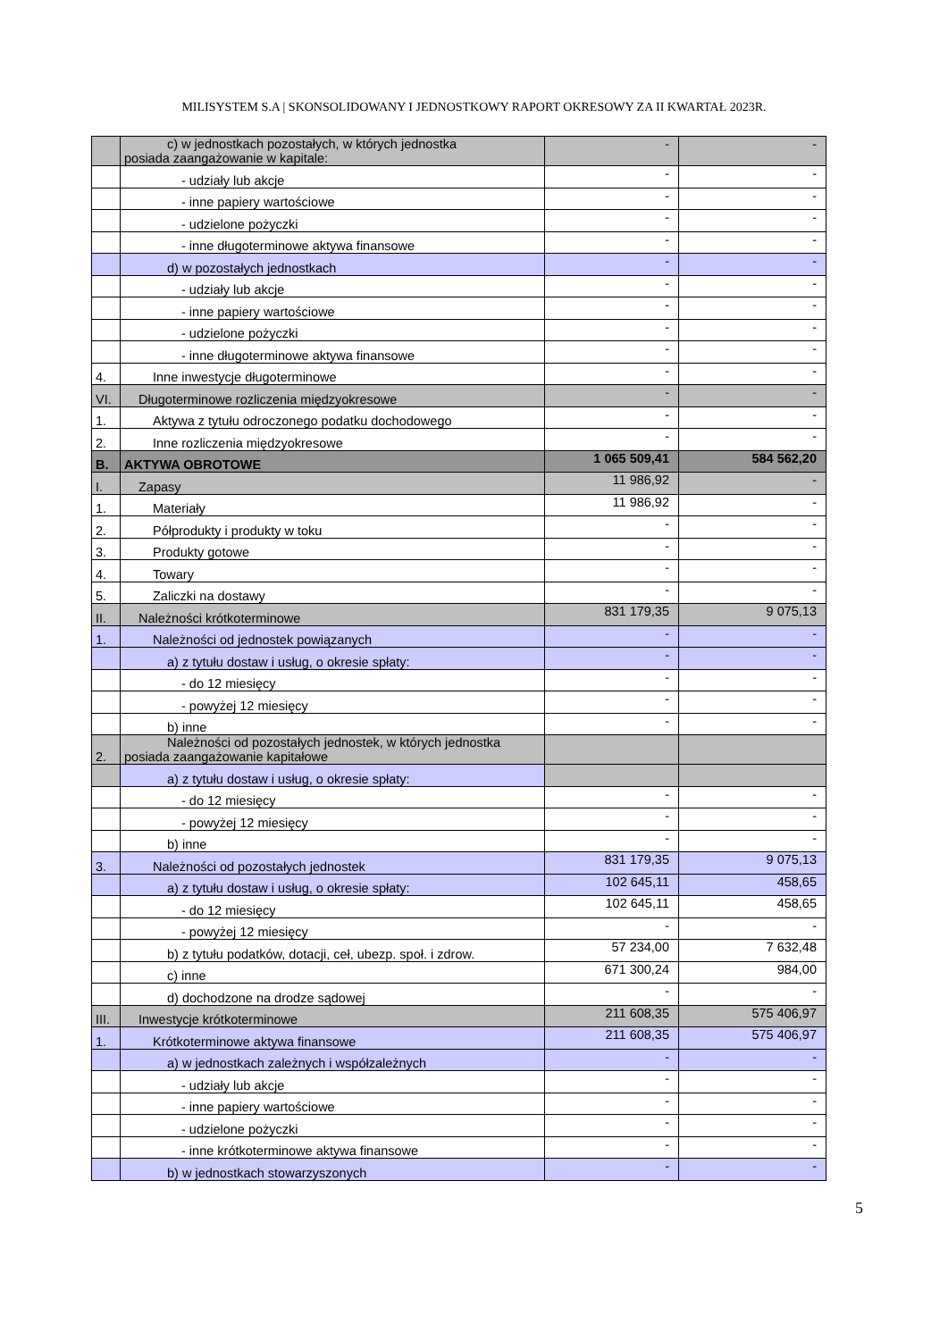MILISYSTEM S.A | SKONSOLIDOWANY I JEDNOSTKOWY RAPORT OKRESOWY ZA II KWARTAŁ 2023R.
| | c) w jednostkach pozostałych, w których jednostka posiada zaangażowanie w kapitale: | - | - |
| | - udziały lub akcje | - | - |
| | - inne papiery wartościowe | - | - |
| | - udzielone pożyczki | - | - |
| | - inne długoterminowe aktywa finansowe | - | - |
| | d) w pozostałych jednostkach | - | - |
| | - udziały lub akcje | - | - |
| | - inne papiery wartościowe | - | - |
| | - udzielone pożyczki | - | - |
| | - inne długoterminowe aktywa finansowe | - | - |
| 4. | Inne inwestycje długoterminowe | - | - |
| VI. | Długoterminowe rozliczenia międzyokresowe | - | - |
| 1. | Aktywa z tytułu odroczonego podatku dochodowego | - | - |
| 2. | Inne rozliczenia międzyokresowe | - | - |
| B. | AKTYWA OBROTOWE | 1 065 509,41 | 584 562,20 |
| I. | Zapasy | 11 986,92 | - |
| 1. | Materiały | 11 986,92 | - |
| 2. | Półprodukty i produkty w toku | - | - |
| 3. | Produkty gotowe | - | - |
| 4. | Towary | - | - |
| 5. | Zaliczki na dostawy | - | - |
| II. | Należności krótkoterminowe | 831 179,35 | 9 075,13 |
| 1. | Należności od jednostek powiązanych | - | - |
| | a) z tytułu dostaw i usług, o okresie spłaty: | - | - |
| | - do 12 miesięcy | - | - |
| | - powyżej 12 miesięcy | - | - |
| | b) inne | - | - |
| 2. | Należności od pozostałych jednostek, w których jednostka posiada zaangażowanie kapitałowe | | |
| | a) z tytułu dostaw i usług, o okresie spłaty: | | |
| | - do 12 miesięcy | - | - |
| | - powyżej 12 miesięcy | - | - |
| | b) inne | - | - |
| 3. | Należności od pozostałych jednostek | 831 179,35 | 9 075,13 |
| | a) z tytułu dostaw i usług, o okresie spłaty: | 102 645,11 | 458,65 |
| | - do 12 miesięcy | 102 645,11 | 458,65 |
| | - powyżej 12 miesięcy | - | - |
| | b) z tytułu podatków, dotacji, ceł, ubezp. społ. i zdrow. | 57 234,00 | 7 632,48 |
| | c) inne | 671 300,24 | 984,00 |
| | d) dochodzone na drodze sądowej | - | - |
| III. | Inwestycje krótkoterminowe | 211 608,35 | 575 406,97 |
| 1. | Krótkoterminowe aktywa finansowe | 211 608,35 | 575 406,97 |
| | a) w jednostkach zależnych i współzależnych | - | - |
| | - udziały lub akcje | - | - |
| | - inne papiery wartościowe | - | - |
| | - udzielone pożyczki | - | - |
| | - inne krótkoterminowe aktywa finansowe | - | - |
| | b) w jednostkach stowarzyszonych | - | - |
5